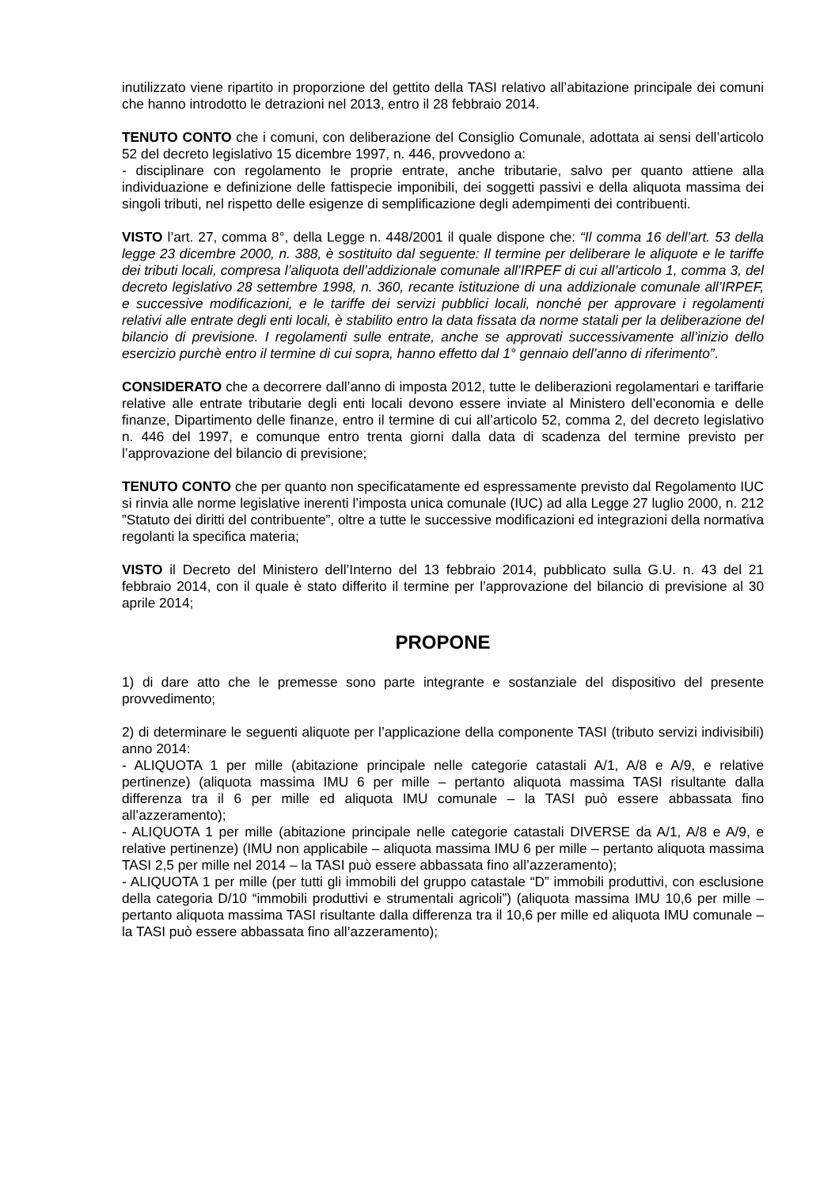inutilizzato viene ripartito in proporzione del gettito della TASI relativo all’abitazione principale dei comuni che hanno introdotto le detrazioni nel 2013, entro il 28 febbraio 2014.
TENUTO CONTO che i comuni, con deliberazione del Consiglio Comunale, adottata ai sensi dell’articolo 52 del decreto legislativo 15 dicembre 1997, n. 446, provvedono a:
- disciplinare con regolamento le proprie entrate, anche tributarie, salvo per quanto attiene alla individuazione e definizione delle fattispecie imponibili, dei soggetti passivi e della aliquota massima dei singoli tributi, nel rispetto delle esigenze di semplificazione degli adempimenti dei contribuenti.
VISTO l’art. 27, comma 8°, della Legge n. 448/2001 il quale dispone che: “Il comma 16 dell’art. 53 della legge 23 dicembre 2000, n. 388, è sostituito dal seguente: Il termine per deliberare le aliquote e le tariffe dei tributi locali, compresa l’aliquota dell’addizionale comunale all’IRPEF di cui all’articolo 1, comma 3, del decreto legislativo 28 settembre 1998, n. 360, recante istituzione di una addizionale comunale all’IRPEF, e successive modificazioni, e le tariffe dei servizi pubblici locali, nonché per approvare i regolamenti relativi alle entrate degli enti locali, è stabilito entro la data fissata da norme statali per la deliberazione del bilancio di previsione. I regolamenti sulle entrate, anche se approvati successivamente all’inizio dello esercizio purchè entro il termine di cui sopra, hanno effetto dal 1° gennaio dell’anno di riferimento”.
CONSIDERATO che a decorrere dall’anno di imposta 2012, tutte le deliberazioni regolamentari e tariffarie relative alle entrate tributarie degli enti locali devono essere inviate al Ministero dell’economia e delle finanze, Dipartimento delle finanze, entro il termine di cui all’articolo 52, comma 2, del decreto legislativo n. 446 del 1997, e comunque entro trenta giorni dalla data di scadenza del termine previsto per l’approvazione del bilancio di previsione;
TENUTO CONTO che per quanto non specificatamente ed espressamente previsto dal Regolamento IUC si rinvia alle norme legislative inerenti l’imposta unica comunale (IUC) ad alla Legge 27 luglio 2000, n. 212 ”Statuto dei diritti del contribuente”, oltre a tutte le successive modificazioni ed integrazioni della normativa regolanti la specifica materia;
VISTO il Decreto del Ministero dell’Interno del 13 febbraio 2014, pubblicato sulla G.U. n. 43 del 21 febbraio 2014, con il quale è stato differito il termine per l’approvazione del bilancio di previsione al 30 aprile 2014;
PROPONE
1) di dare atto che le premesse sono parte integrante e sostanziale del dispositivo del presente provvedimento;
2) di determinare le seguenti aliquote per l’applicazione della componente TASI (tributo servizi indivisibili) anno 2014:
- ALIQUOTA 1 per mille (abitazione principale nelle categorie catastali A/1, A/8 e A/9, e relative pertinenze) (aliquota massima IMU 6 per mille – pertanto aliquota massima TASI risultante dalla differenza tra il 6 per mille ed aliquota IMU comunale – la TASI può essere abbassata fino all’azzeramento);
- ALIQUOTA 1 per mille (abitazione principale nelle categorie catastali DIVERSE da A/1, A/8 e A/9, e relative pertinenze) (IMU non applicabile – aliquota massima IMU 6 per mille – pertanto aliquota massima TASI 2,5 per mille nel 2014 – la TASI può essere abbassata fino all’azzeramento);
- ALIQUOTA 1 per mille (per tutti gli immobili del gruppo catastale “D” immobili produttivi, con esclusione della categoria D/10 “immobili produttivi e strumentali agricoli”) (aliquota massima IMU 10,6 per mille – pertanto aliquota massima TASI risultante dalla differenza tra il 10,6 per mille ed aliquota IMU comunale – la TASI può essere abbassata fino all’azzeramento);